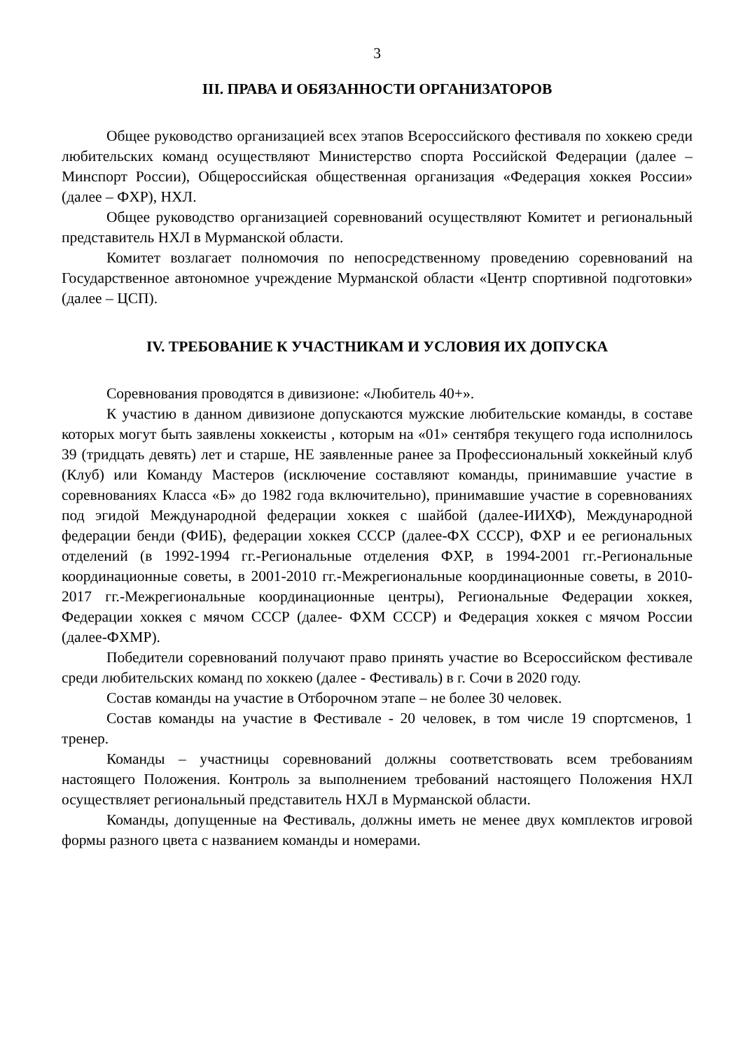3
III. ПРАВА И ОБЯЗАННОСТИ ОРГАНИЗАТОРОВ
Общее руководство организацией всех этапов Всероссийского фестиваля по хоккею среди любительских команд осуществляют Министерство спорта Российской Федерации (далее – Минспорт России), Общероссийская общественная организация «Федерация хоккея России» (далее – ФХР), НХЛ.
Общее руководство организацией соревнований осуществляют Комитет и региональный представитель НХЛ в Мурманской области.
Комитет возлагает полномочия по непосредственному проведению соревнований на Государственное автономное учреждение Мурманской области «Центр спортивной подготовки» (далее – ЦСП).
IV. ТРЕБОВАНИЕ К УЧАСТНИКАМ И УСЛОВИЯ ИХ ДОПУСКА
Соревнования проводятся в дивизионе: «Любитель 40+».
К участию в данном дивизионе допускаются мужские любительские команды, в составе которых могут быть заявлены хоккеисты , которым на «01» сентября текущего года исполнилось 39 (тридцать девять) лет и старше, НЕ заявленные ранее за Профессиональный хоккейный клуб (Клуб) или Команду Мастеров (исключение составляют команды, принимавшие участие в соревнованиях Класса «Б» до 1982 года включительно), принимавшие участие в соревнованиях под эгидой Международной федерации хоккея с шайбой (далее-ИИХФ), Международной федерации бенди (ФИБ), федерации хоккея СССР (далее-ФХ СССР), ФХР и ее региональных отделений (в 1992-1994 гг.-Региональные отделения ФХР, в 1994-2001 гг.-Региональные координационные советы, в 2001-2010 гг.-Межрегиональные координационные советы, в 2010-2017 гг.-Межрегиональные координационные центры), Региональные Федерации хоккея, Федерации хоккея с мячом СССР (далее- ФХМ СССР) и Федерация хоккея с мячом России (далее-ФХМР).
Победители соревнований получают право принять участие во Всероссийском фестивале среди любительских команд по хоккею (далее - Фестиваль) в г. Сочи в 2020 году.
Состав команды на участие в Отборочном этапе – не более 30 человек.
Состав команды на участие в Фестивале - 20 человек, в том числе 19 спортсменов, 1 тренер.
Команды – участницы соревнований должны соответствовать всем требованиям настоящего Положения. Контроль за выполнением требований настоящего Положения НХЛ осуществляет региональный представитель НХЛ в Мурманской области.
Команды, допущенные на Фестиваль, должны иметь не менее двух комплектов игровой формы разного цвета с названием команды и номерами.